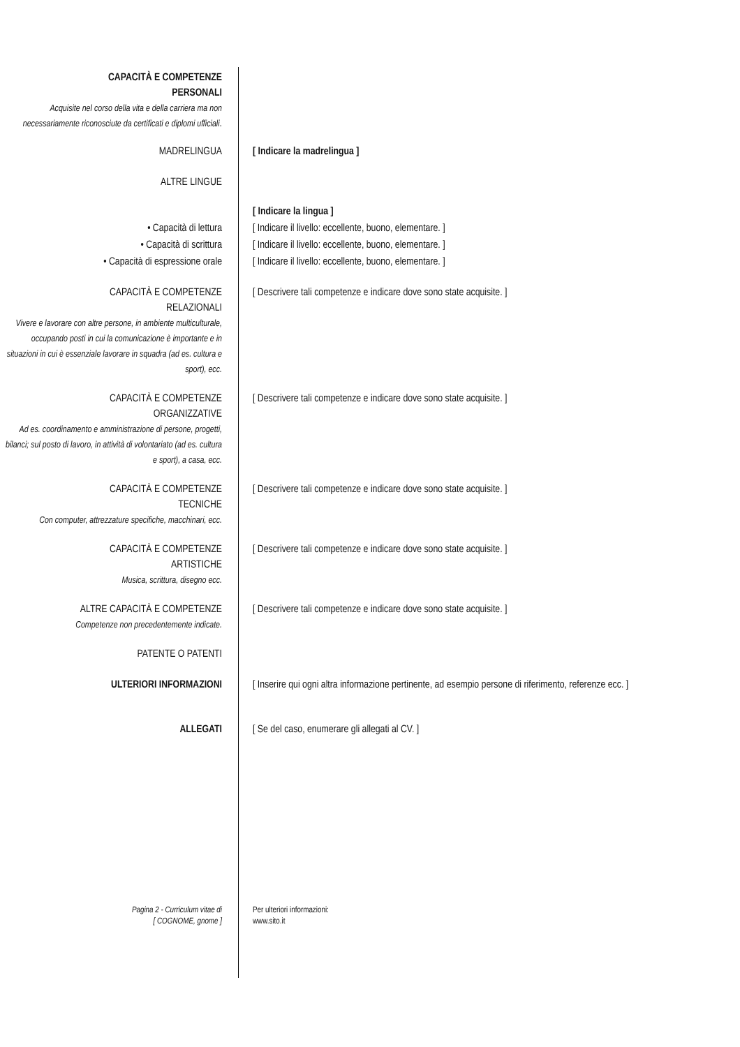CAPACITÀ E COMPETENZE
PERSONALI
Acquisite nel corso della vita e della carriera ma non necessariamente riconosciute da certificati e diplomi ufficiali.
MADRELINGUA [ Indicare la madrelingua ]
ALTRE LINGUE
[ Indicare la lingua ]
• Capacità di lettura [ Indicare il livello: eccellente, buono, elementare. ]
• Capacità di scrittura [ Indicare il livello: eccellente, buono, elementare. ]
• Capacità di espressione orale [ Indicare il livello: eccellente, buono, elementare. ]
CAPACITÀ E COMPETENZE
RELAZIONALI
Vivere e lavorare con altre persone, in ambiente multiculturale, occupando posti in cui la comunicazione è importante e in situazioni in cui è essenziale lavorare in squadra (ad es. cultura e sport), ecc.
[ Descrivere tali competenze e indicare dove sono state acquisite. ]
CAPACITÀ E COMPETENZE
ORGANIZZATIVE
Ad es. coordinamento e amministrazione di persone, progetti, bilanci; sul posto di lavoro, in attività di volontariato (ad es. cultura e sport), a casa, ecc.
[ Descrivere tali competenze e indicare dove sono state acquisite. ]
CAPACITÀ E COMPETENZE
TECNICHE
Con computer, attrezzature specifiche, macchinari, ecc.
[ Descrivere tali competenze e indicare dove sono state acquisite. ]
CAPACITÀ E COMPETENZE
ARTISTICHE
Musica, scrittura, disegno ecc.
[ Descrivere tali competenze e indicare dove sono state acquisite. ]
ALTRE CAPACITÀ E COMPETENZE
Competenze non precedentemente indicate.
[ Descrivere tali competenze e indicare dove sono state acquisite. ]
PATENTE O PATENTI
ULTERIORI INFORMAZIONI [ Inserire qui ogni altra informazione pertinente, ad esempio persone di riferimento, referenze ecc. ]
ALLEGATI [ Se del caso, enumerare gli allegati al CV. ]
Pagina 2 - Curriculum vitae di
[ COGNOME, gnome ]
Per ulteriori informazioni:
www.sito.it